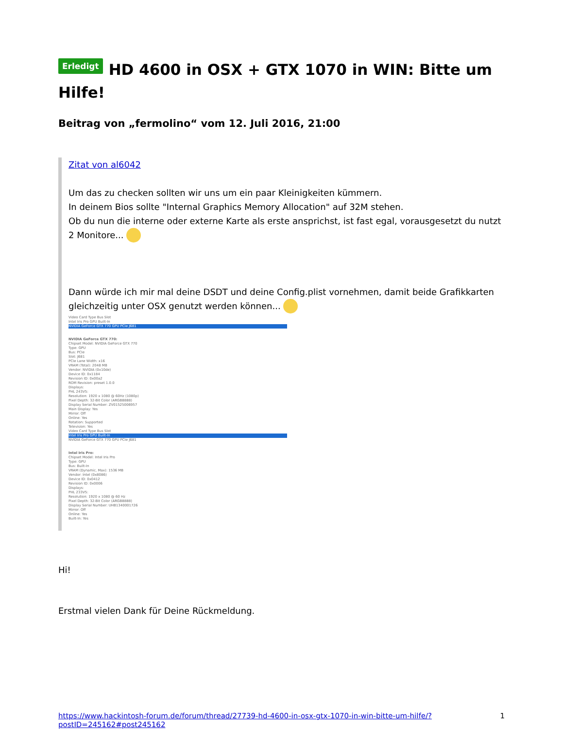Erledigt HD 4600 in OSX + GTX 1070 in WIN: Bitte um Hilfe!
Beitrag von „fermolino“ vom 12. Juli 2016, 21:00
Zitat von al6042
Um das zu checken sollten wir uns um ein paar Kleinigkeiten kümmern.
In deinem Bios sollte "Internal Graphics Memory Allocation" auf 32M stehen.
Ob du nun die interne oder externe Karte als erste ansprichst, ist fast egal, vorausgesetzt du nutzt 2 Monitore...
Dann würde ich mir mal deine DSDT und deine Config.plist vornehmen, damit beide Grafikkarten gleichzeitig unter OSX genutzt werden können...
Video Card Type Bus Slot
Intel Iris Pro GPU Built-In
NVIDIA GeForce GTX 770 GPU PCIe J681
NVIDIA GeForce GTX 770:
Chipset Model: NVIDIA GeForce GTX 770
Type: GPU
Bus: PCIe
Slot: J681
PCIe Lane Width: x16
VRAM (Total): 2048 MB
Vendor: NVIDIA (0x10de)
Device ID: 0x1184
Revision ID: 0x00a2
ROM Revision: preset 1.0.0
Displays:
PHL 243V5:
Resolution: 1920 x 1080 @ 60Hz (1080p)
Pixel Depth: 32-Bit Color (ARGB8888)
Display Serial Number: ZV01525006957
Main Display: Yes
Mirror: Off
Online: Yes
Rotation: Supported
Television: Yes
Video Card Type Bus Slot
Intel Iris Pro GPU Built-In
NVIDIA GeForce GTX 770 GPU PCIe J681
Intel Iris Pro:
Chipset Model: Intel Iris Pro
Type: GPU
Bus: Built-In
VRAM (Dynamic, Max): 1536 MB
Vendor: Intel (0x8086)
Device ID: 0x0412
Revision ID: 0x0006
Displays:
PHL 233V5:
Resolution: 1920 x 1080 @ 60 Hz
Pixel Depth: 32-Bit Color (ARGB8888)
Display Serial Number: UHB1340001726
Mirror: Off
Online: Yes
Built-In: Yes
Hi!
Erstmal vielen Dank für Deine Rückmeldung.
https://www.hackintosh-forum.de/forum/thread/27739-hd-4600-in-osx-gtx-1070-in-win-bitte-um-hilfe/?postID=245162#post245162 1